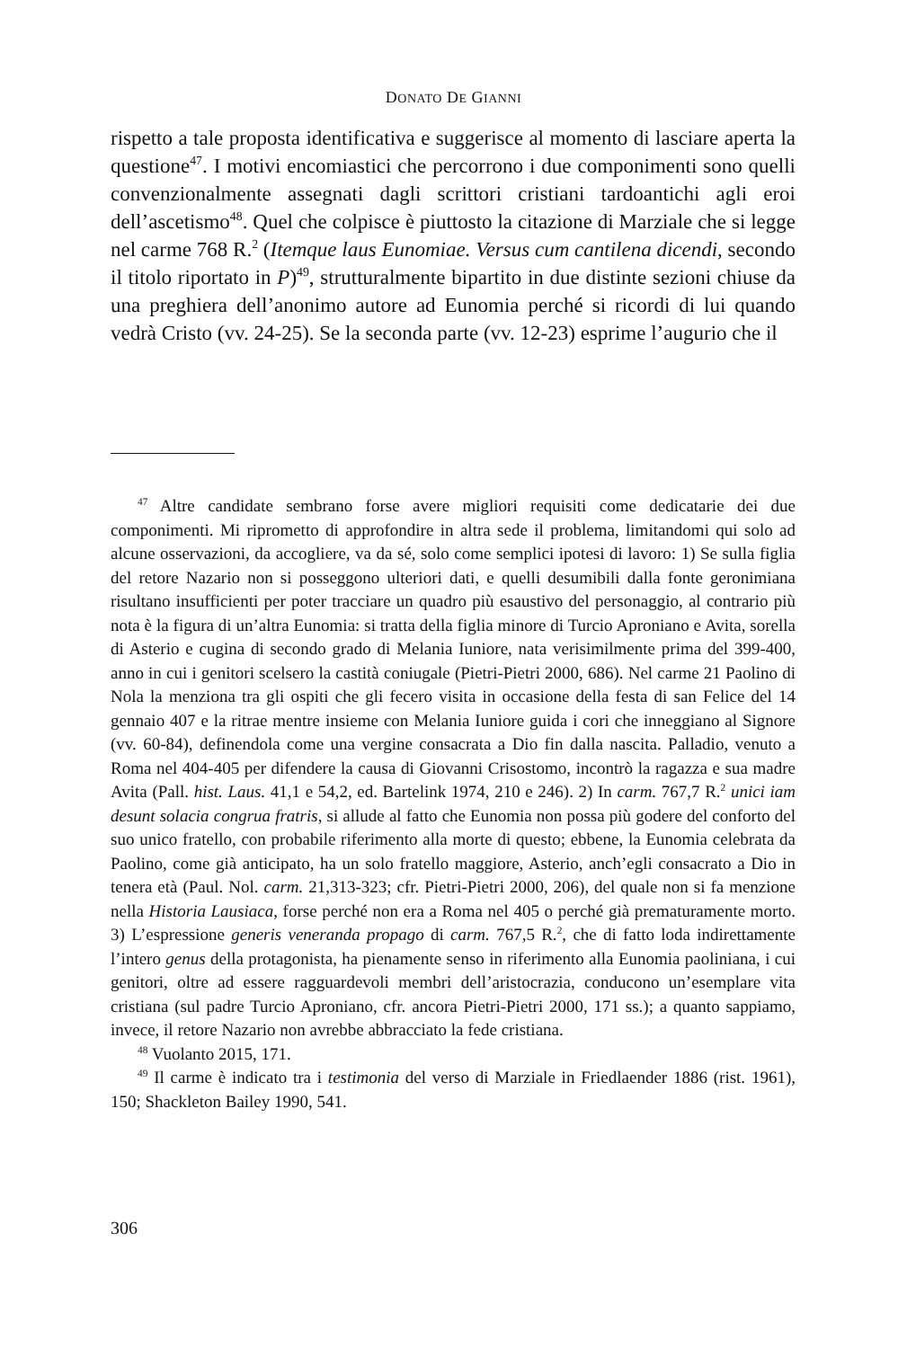DONATO DE GIANNI
rispetto a tale proposta identificativa e suggerisce al momento di lasciare aperta la questione<sup>47</sup>. I motivi encomiastici che percorrono i due componimenti sono quelli convenzionalmente assegnati dagli scrittori cristiani tardoantichi agli eroi dell’ascetismo<sup>48</sup>. Quel che colpisce è piuttosto la citazione di Marziale che si legge nel carme 768 R.<sup>2</sup> (Itemque laus Eunomiae. Versus cum cantilena dicendi, secondo il titolo riportato in P)<sup>49</sup>, strutturalmente bipartito in due distinte sezioni chiuse da una preghiera dell’anonimo autore ad Eunomia perché si ricordi di lui quando vedrà Cristo (vv. 24-25). Se la seconda parte (vv. 12-23) esprime l’augurio che il
<sup>47</sup> Altre candidate sembrano forse avere migliori requisiti come dedicatarie dei due componimenti. Mi riprometto di approfondire in altra sede il problema, limitandomi qui solo ad alcune osservazioni, da accogliere, va da sé, solo come semplici ipotesi di lavoro: 1) Se sulla figlia del retore Nazario non si posseggono ulteriori dati, e quelli desumibili dalla fonte geronimiana risultano insufficienti per poter tracciare un quadro più esaustivo del personaggio, al contrario più nota è la figura di un’altra Eunomia: si tratta della figlia minore di Turcio Aproniano e Avita, sorella di Asterio e cugina di secondo grado di Melania Iuniore, nata verisimilmente prima del 399-400, anno in cui i genitori scelsero la castità coniugale (Pietri-Pietri 2000, 686). Nel carme 21 Paolino di Nola la menziona tra gli ospiti che gli fecero visita in occasione della festa di san Felice del 14 gennaio 407 e la ritrae mentre insieme con Melania Iuniore guida i cori che inneggiano al Signore (vv. 60-84), definendola come una vergine consacrata a Dio fin dalla nascita. Palladio, venuto a Roma nel 404-405 per difendere la causa di Giovanni Crisostomo, incontrò la ragazza e sua madre Avita (Pall. hist. Laus. 41,1 e 54,2, ed. Bartelink 1974, 210 e 246). 2) In carm. 767,7 R.<sup>2</sup> unici iam desunt solacia congrua fratris, si allude al fatto che Eunomia non possa più godere del conforto del suo unico fratello, con probabile riferimento alla morte di questo; ebbene, la Eunomia celebrata da Paolino, come già anticipato, ha un solo fratello maggiore, Asterio, anch’egli consacrato a Dio in tenera età (Paul. Nol. carm. 21,313-323; cfr. Pietri-Pietri 2000, 206), del quale non si fa menzione nella Historia Lausiaca, forse perché non era a Roma nel 405 o perché già prematuramente morto. 3) L’espressione generis veneranda propago di carm. 767,5 R.<sup>2</sup>, che di fatto loda indirettamente l’intero genus della protagonista, ha pienamente senso in riferimento alla Eunomia paoliniana, i cui genitori, oltre ad essere ragguardevoli membri dell’aristocrazia, conducono un’esemplare vita cristiana (sul padre Turcio Aproniano, cfr. ancora Pietri-Pietri 2000, 171 ss.); a quanto sappiamo, invece, il retore Nazario non avrebbe abbracciato la fede cristiana.
<sup>48</sup> Vuolanto 2015, 171.
<sup>49</sup> Il carme è indicato tra i testimonia del verso di Marziale in Friedlaender 1886 (rist. 1961), 150; Shackleton Bailey 1990, 541.
306